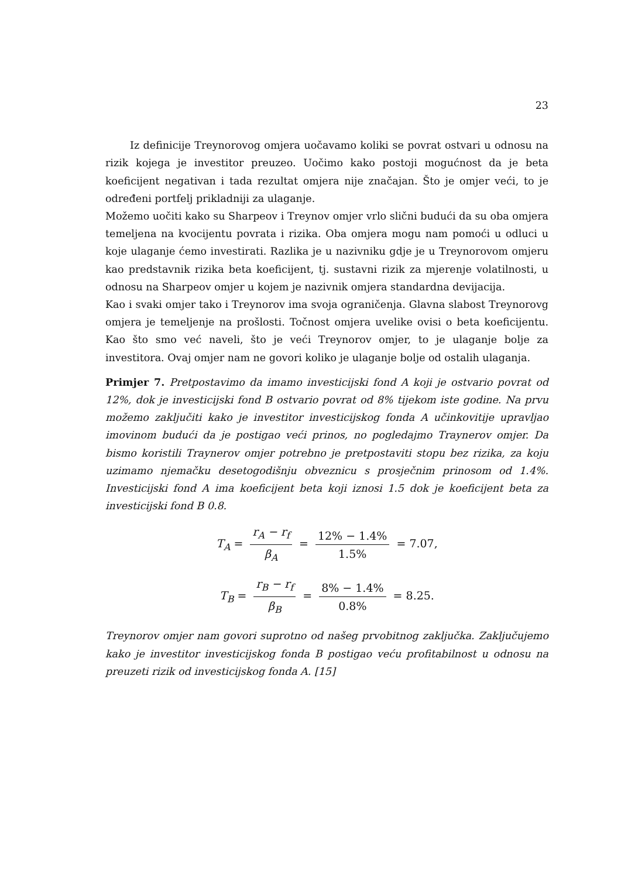23
Iz definicije Treynorovog omjera uočavamo koliki se povrat ostvari u odnosu na rizik kojega je investitor preuzeo. Uočimo kako postoji mogućnost da je beta koeficijent negativan i tada rezultat omjera nije značajan. Što je omjer veći, to je određeni portfelj prikladniji za ulaganje.
Možemo uočiti kako su Sharpeov i Treynov omjer vrlo slični budući da su oba omjera temeljena na kvocijentu povrata i rizika. Oba omjera mogu nam pomoći u odluci u koje ulaganje ćemo investirati. Razlika je u nazivniku gdje je u Treynorovom omjeru kao predstavnik rizika beta koeficijent, tj. sustavni rizik za mjerenje volatilnosti, u odnosu na Sharpeov omjer u kojem je nazivnik omjera standardna devijacija.
Kao i svaki omjer tako i Treynorov ima svoja ograničenja. Glavna slabost Treynorovg omjera je temeljenje na prošlosti. Točnost omjera uvelike ovisi o beta koeficijentu. Kao što smo već naveli, što je veći Treynorov omjer, to je ulaganje bolje za investitora. Ovaj omjer nam ne govori koliko je ulaganje bolje od ostalih ulaganja.
Primjer 7. Pretpostavimo da imamo investicijski fond A koji je ostvario povrat od 12%, dok je investicijski fond B ostvario povrat od 8% tijekom iste godine. Na prvu možemo zaključiti kako je investitor investicijskog fonda A učinkovitije upravljao imovinom budući da je postigao veći prinos, no pogledajmo Traynerov omjer. Da bismo koristili Traynerov omjer potrebno je pretpostaviti stopu bez rizika, za koju uzimamo njemačku desetogodišnju obveznicu s prosječnim prinosom od 1.4%. Investicijski fond A ima koeficijent beta koji iznosi 1.5 dok je koeficijent beta za investicijski fond B 0.8.
T<sub>A</sub> = r<sub>A</sub> − r<sub>f</sub> β<sub>A</sub> = 12% − 1.4% 1.5% = 7.07,
T<sub>B</sub> = r<sub>B</sub> − r<sub>f</sub> β<sub>B</sub> = 8% − 1.4% 0.8% = 8.25.
Treynorov omjer nam govori suprotno od našeg prvobitnog zaključka. Zaključujemo kako je investitor investicijskog fonda B postigao veću profitabilnost u odnosu na preuzeti rizik od investicijskog fonda A. [15]